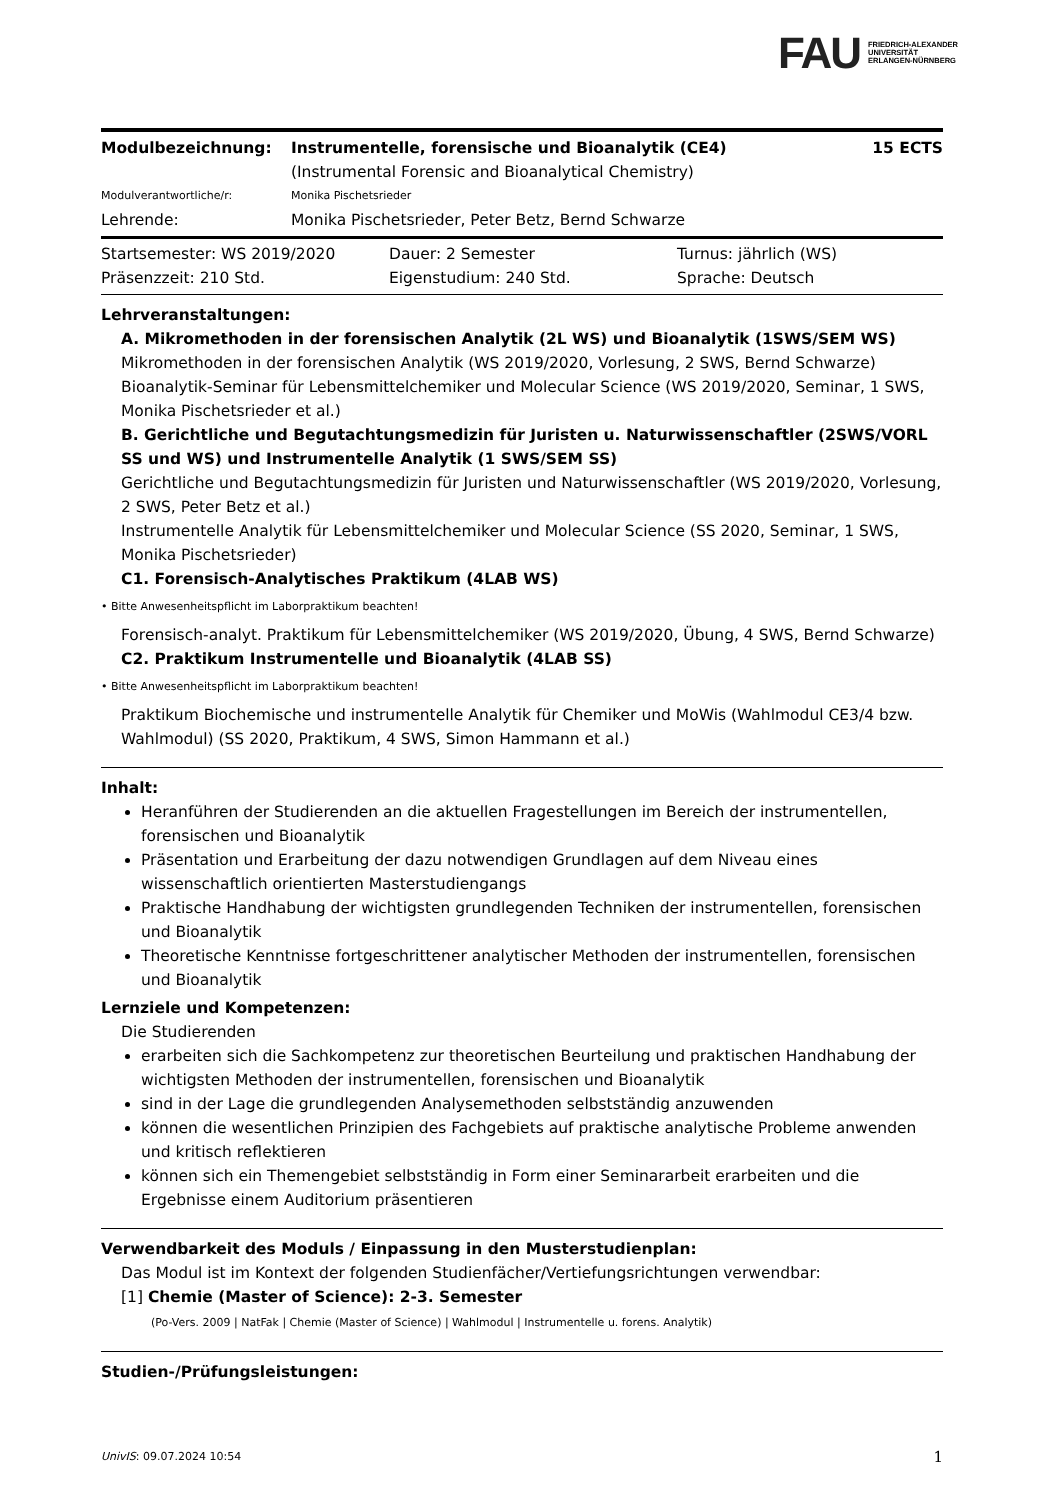FAU FRIEDRICH-ALEXANDER
UNIVERSITÄT
ERLANGEN-NÜRNBERG
| Modulbezeichnung: | Instrumentelle, forensische und Bioanalytik (CE4) (Instrumental Forensic and Bioanalytical Chemistry) | 15 ECTS |
| Modulverantwortliche/r: | Monika Pischetsrieder | |
| Lehrende: | Monika Pischetsrieder, Peter Betz, Bernd Schwarze | |
| Startsemester: WS 2019/2020 | Dauer: 2 Semester | Turnus: jährlich (WS) |
| Präsenzzeit: 210 Std. | Eigenstudium: 240 Std. | Sprache: Deutsch |
Lehrveranstaltungen:
A. Mikromethoden in der forensischen Analytik (2L WS) und Bioanalytik (1SWS/SEM WS)
Mikromethoden in der forensischen Analytik (WS 2019/2020, Vorlesung, 2 SWS, Bernd Schwarze)
Bioanalytik-Seminar für Lebensmittelchemiker und Molecular Science (WS 2019/2020, Seminar, 1 SWS, Monika Pischetsrieder et al.)
B. Gerichtliche und Begutachtungsmedizin für Juristen u. Naturwissenschaftler (2SWS/VORL SS und WS) und Instrumentelle Analytik (1 SWS/SEM SS)
Gerichtliche und Begutachtungsmedizin für Juristen und Naturwissenschaftler (WS 2019/2020, Vorlesung, 2 SWS, Peter Betz et al.)
Instrumentelle Analytik für Lebensmittelchemiker und Molecular Science (SS 2020, Seminar, 1 SWS, Monika Pischetsrieder)
C1. Forensisch-Analytisches Praktikum (4LAB WS)
• Bitte Anwesenheitspflicht im Laborpraktikum beachten!
Forensisch-analyt. Praktikum für Lebensmittelchemiker (WS 2019/2020, Übung, 4 SWS, Bernd Schwarze)
C2. Praktikum Instrumentelle und Bioanalytik (4LAB SS)
• Bitte Anwesenheitspflicht im Laborpraktikum beachten!
Praktikum Biochemische und instrumentelle Analytik für Chemiker und MoWis (Wahlmodul CE3/4 bzw. Wahlmodul) (SS 2020, Praktikum, 4 SWS, Simon Hammann et al.)
Inhalt:
Heranführen der Studierenden an die aktuellen Fragestellungen im Bereich der instrumentellen, forensischen und Bioanalytik
Präsentation und Erarbeitung der dazu notwendigen Grundlagen auf dem Niveau eines wissenschaftlich orientierten Masterstudiengangs
Praktische Handhabung der wichtigsten grundlegenden Techniken der instrumentellen, forensischen und Bioanalytik
Theoretische Kenntnisse fortgeschrittener analytischer Methoden der instrumentellen, forensischen und Bioanalytik
Lernziele und Kompetenzen:
Die Studierenden
erarbeiten sich die Sachkompetenz zur theoretischen Beurteilung und praktischen Handhabung der wichtigsten Methoden der instrumentellen, forensischen und Bioanalytik
sind in der Lage die grundlegenden Analysemethoden selbstständig anzuwenden
können die wesentlichen Prinzipien des Fachgebiets auf praktische analytische Probleme anwenden und kritisch reflektieren
können sich ein Themengebiet selbstständig in Form einer Seminararbeit erarbeiten und die Ergebnisse einem Auditorium präsentieren
Verwendbarkeit des Moduls / Einpassung in den Musterstudienplan:
Das Modul ist im Kontext der folgenden Studienfächer/Vertiefungsrichtungen verwendbar:
[1] Chemie (Master of Science): 2-3. Semester
(Po-Vers. 2009 | NatFak | Chemie (Master of Science) | Wahlmodul | Instrumentelle u. forens. Analytik)
Studien-/Prüfungsleistungen:
UnivIS: 09.07.2024 10:54 1